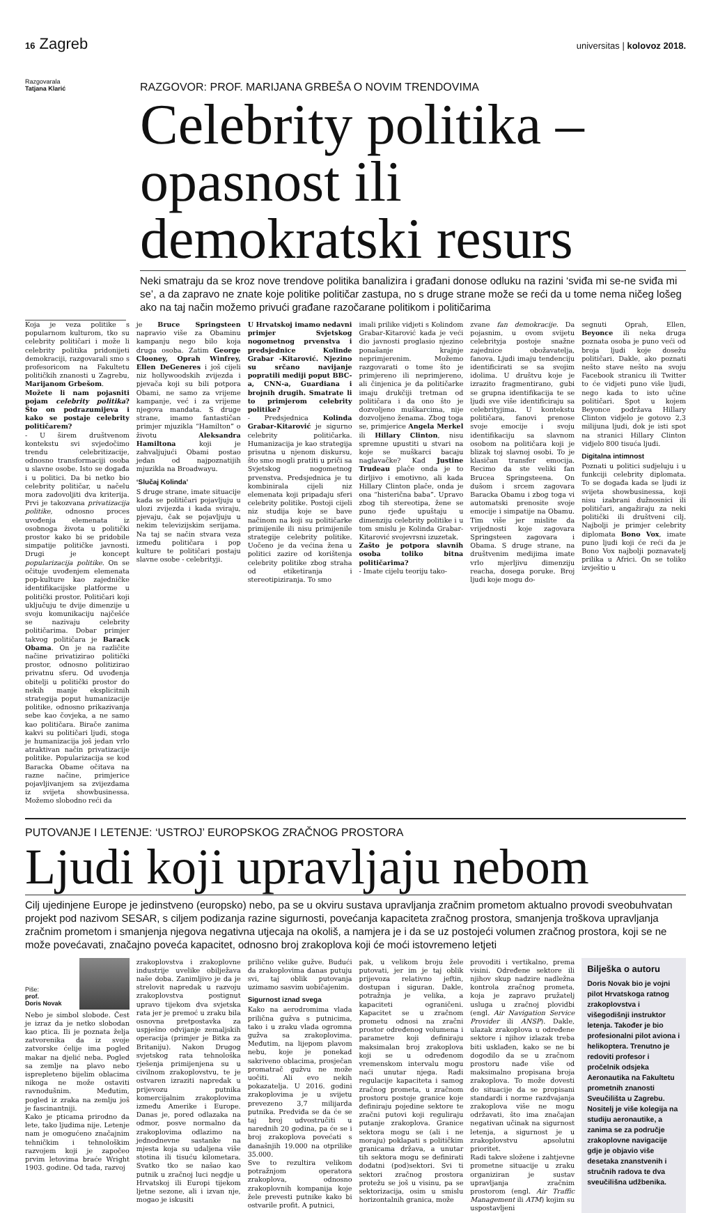16 Zagreb universitas | kolovoz 2018.
Razgovarala
Tatjana Klarić
RAZGOVOR: PROF. MARIJANA GRBEŠA O NOVIM TRENDOVIMA
Celebrity politika – opasnost ili demokratski resurs
Neki smatraju da se kroz nove trendove politika banalizira i građani donose odluku na razini ‘sviđa mi se-ne sviđa mi se’, a da zapravo ne znate koje politike političar zastupa, no s druge strane može se reći da u tome nema ničeg lošeg ako na taj način možemo privući građane razočarane politikom i političarima
Koja je veza politike s popularnom kulturom, tko su celebrity političari i može li celebrity politika pridonijeti demokraciji, razgovarali smo s profesoricom na Fakultetu političkih znanosti u Zagrebu, Marijanom Grbešom.
Možete li nam pojasniti pojam celebrity politika? Što on podrazumijeva i kako se postaje celebrity političarem?
- U širem društvenom kontekstu svi svjedočimo trendu celebritizacije, odnosno transformaciji osoba u slavne osobe. Isto se događa i u politici. Da bi netko bio celebrity političar, u načelu mora zadovoljiti dva kriterija. Prvi je takozvana privatizacija politike, odnosno proces uvođenja elemenata iz osobnoga života u politički prostor kako bi se pridobile simpatije političke javnosti. Drugi je koncept popularizacija politike. On se očituje uvođenjem elemenata pop-kulture kao zajedničke identifikacijske platforme u politički prostor. Političari koji uključuju te dvije dimenzije u svoju komunikaciju najčešće se nazivaju celebrity političarima. Dobar primjer takvog političara je Barack Obama. On je na različite načine privatizirao politički prostor, odnosno politizirao privatnu sferu. Od uvođenja obitelji u politički prostor do nekih manje eksplicitnih strategija poput humanizacije politike, odnosno prikazivanja sebe kao čovjeka, a ne samo kao političara. Birače zanima kakvi su političari ljudi, stoga je humanizacija još jedan vrlo atraktivan način privatizacije politike. Popularizacija se kod Baracka Obame očitava na razne načine, primjerice pojavljivanjem sa zvijezdama iz svijeta showbusinessa. Možemo slobodno reći da
je Bruce Springsteen napravio više za Obaminu kampanju nego bilo koja druga osoba. Zatim George Clooney, Oprah Winfrey, Ellen DeGeneres i još cijeli niz hollywoodskih zvijezda i pjevača koji su bili potpora Obami, ne samo za vrijeme kampanje, već i za vrijeme njegova mandata. S druge strane, imamo fantastičan primjer mjuzikla “Hamilton” o životu Aleksandra Hamiltona koji je zahvaljujući Obami postao jedan od najpoznatijih mjuzikla na Broadwayu.
‘Slučaj Kolinda’
S druge strane, imate situacije kada se političari pojavljuju u ulozi zvijezda i kada sviraju, pjevaju, čak se pojavljuju u nekim televizijskim serijama. Na taj se način stvara veza između političara i pop kulture te političari postaju slavne osobe - celebrityji.
U Hrvatskoj imamo nedavni primjer Svjetskog nogometnog prvenstva i predsjednice Kolinde Grabar -Kitarović. Njezino su srčano navijanje popratili mediji poput BBC-a, CNN-a, Guardiana i brojnih drugih. Smatrate li to primjerom celebrity politike?
- Predsjednica Kolinda Grabar-Kitarović je sigurno celebrity političarka. Humanizacija je kao strategija prisutna u njenom diskursu, što smo mogli pratiti u priči sa Svjetskog nogometnog prvenstva. Predsjednica je tu kombinirala cijeli niz elemenata koji pripadaju sferi celebrity politike. Postoji cijeli niz studija koje se bave načinom na koji su političarke primijenile ili nisu primijenile strategije celebrity politike. Uočeno je da većina žena u politici zazire od korištenja celebrity politike zbog straha od etiketiranja i stereotipiziranja. To smo
imali prilike vidjeti s Kolindom Grabar-Kitarović kada je veći dio javnosti proglasio njezino ponašanje krajnje neprimjerenim. Možemo razgovarati o tome što je primjereno ili neprimjereno, ali činjenica je da političarke imaju drukčiji tretman od političara i da ono što je dozvoljeno muškarcima, nije dozvoljeno ženama. Zbog toga se, primjerice Angela Merkel ili Hillary Clinton, nisu spremne upustiti u stvari na koje se muškarci bacaju naglavačke? Kad Justine Trudeau plače onda je to dirljivo i emotivno, ali kada Hillary Clinton plače, onda je ona “histerična baba”. Upravo zbog tih stereotipa, žene se puno rjeđe upuštaju u dimenziju celebrity politike i u tom smislu je Kolinda Grabar-Kitarović svojevrsni izuzetak.
Zašto je potpora slavnih osoba toliko bitna političarima?
- Imate cijelu teoriju tako-
zvane fan demokracije. Da pojasnim, u ovom svijetu celebrityja postoje snažne zajednice obožavatelja, fanova. Ljudi imaju tendenciju identificirati se sa svojim idolima. U društvu koje je izrazito fragmentirano, gubi se grupna identifikacija te se ljudi sve više identificiraju sa celebrityjima. U kontekstu političara, fanovi prenose svoje emocije i svoju identifikaciju sa slavnom osobom na političara koji je blizak toj slavnoj osobi. To je klasičan transfer emocija. Recimo da ste veliki fan Brucea Springsteena. On dušom i srcem zagovara Baracka Obamu i zbog toga vi automatski prenosite svoje emocije i simpatije na Obamu. Tim više jer mislite da vrijednosti koje zagovara Springsteen zagovara i Obama. S druge strane, na društvenim medijima imate vrlo mjerljivu dimenziju reacha, dosega poruke. Broj ljudi koje mogu do-
segnuti Oprah, Ellen, Beyonce ili neka druga poznata osoba je puno veći od broja ljudi koje dosežu političari. Dakle, ako poznati nešto stave nešto na svoju Facebook stranicu ili Twitter to će vidjeti puno više ljudi, nego kada to isto učine političari. Spot u kojem Beyonce podržava Hillary Clinton vidjelo je gotovo 2,3 milijuna ljudi, dok je isti spot na stranici Hillary Clinton vidjelo 800 tisuća ljudi.
Digitalna intimnost
Poznati u politici sudjeluju i u funkciji celebrity diplomata. To se događa kada se ljudi iz svijeta showbusinessa, koji nisu izabrani dužnosnici ili političari, angažiraju za neki politički ili društveni cilj. Najbolji je primjer celebrity diplomata Bono Vox, imate puno ljudi koji će reći da je Bono Vox najbolji poznavatelj prilika u Africi. On se toliko izvještio u
PUTOVANJE I LETENJE: ‘USTROJ’ EUROPSKOG ZRAČNOG PROSTORA
Ljudi koji upravljaju nebom
Cilj ujedinjene Europe je jedinstveno (europsko) nebo, pa se u okviru sustava upravljanja zračnim prometom aktualno provodi sveobuhvatan projekt pod nazivom SESAR, s ciljem podizanja razine sigurnosti, povećanja kapaciteta zračnog prostora, smanjenja troškova upravljanja zračnim prometom i smanjenja njegova negativna utjecaja na okoliš, a namjera je i da se uz postojeći volumen zračnog prostora, koji se ne može povećavati, značajno poveća kapacitet, odnosno broj zrakoplova koji će moći istovremeno letjeti
Piše:
prof.
Doris Novak
Nebo je simbol slobode. Čest je izraz da je netko slobodan kao ptica. Ili je poznata želja zatvorenika da iz svoje zatvorske ćelije ima pogled makar na djelić neba. Pogled sa zemlje na plavo nebo isprepleteno bijelim oblacima nikoga ne može ostaviti ravnodušnim. Međutim, pogled iz zraka na zemlju još je fascinantniji.
Kako je pticama prirodno da lete, tako ljudima nije. Letenje nam je omogućeno značajnim tehničkim i tehnološkim razvojem koji je započeo prvim letovima braće Wright 1903. godine. Od tada, razvoj
zrakoplovstva i zrakoplovne industrije uvelike obilježava naše doba. Zanimljivo je da je strelovit napredak u razvoju zrakoplovstva postignut upravo tijekom dva svjetska rata jer je premoć u zraku bila osnovna pretpostavka za uspješno odvijanje zemaljskih operacija (primjer je Bitka za Britaniju). Nakon Drugog svjetskog rata tehnološka rješenja primijenjena su u civilnom zrakoplovstvu, te je ostvaren izraziti napredak u prijevozu putnika komercijalnim zrakoplovima između Amerike i Europe. Danas je, pored odlazaka na odmor, posve normalno da zrakoplovima odlazimo na jednodnevne sastanke na mjesta koja su udaljena više stotina ili tisuću kilometara. Svatko tko se našao kao putnik u zračnoj luci negdje u Hrvatskoj ili Europi tijekom ljetne sezone, ali i izvan nje, mogao je iskusiti
prilično velike gužve. Budući da zrakoplovima danas putuju svi, taj oblik putovanja uzimamo sasvim uobičajenim.
Sigurnost iznad svega
Kako na aerodromima vlada prilična gužva s putnicima, tako i u zraku vlada ogromna gužva sa zrakoplovima. Međutim, na lijepom plavom nebu, koje je ponekad sakriveno oblacima, prosječan promatrač gužvu ne može uočiti. Ali evo nekih pokazatelja. U 2016. godini zrakoplovima je u svijetu prevezeno 3,7 milijarda putnika. Predviđa se da će se taj broj udvostručiti u narednih 20 godina, pa će se i broj zrakoplova povećati s današnjih 19.000 na otprilike 35.000.
Sve to rezultira velikom potražnjom operatora zrakoplova, odnosno zrakoplovnih kompanija koje žele prevesti putnike kako bi ostvarile profit. A putnici,
pak, u velikom broju žele putovati, jer im je taj oblik prijevoza relativno jeftin, dostupan i siguran. Dakle, potražnja je velika, a kapaciteti ograničeni. Kapacitet se u zračnom prometu odnosi na zračni prostor određenog volumena i parametre koji definiraju maksimalan broj zrakoplova koji se u određenom vremenskom intervalu mogu naći unutar njega. Radi regulacije kapaciteta i samog zračnog prometa, u zračnom prostoru postoje granice koje definiraju pojedine sektore te zračni putovi koji reguliraju putanje zrakoplova. Granice sektora mogu se (ali i ne moraju) poklapati s političkim granicama država, a unutar tih sektora mogu se definirati dodatni (pod)sektori. Svi ti sektori zračnog prostora protežu se još u visinu, pa se sektorizacija, osim u smislu horizontalnih granica, može
provoditi i vertikalno, prema visini. Određene sektore ili njihov skup nadzire nadležna kontrola zračnog prometa, koja je zapravo pružatelj usluga u zračnoj plovidbi (engl. Air Navigation Service Provider ili ANSP). Dakle, ulazak zrakoplova u određene sektore i njihov izlazak treba biti usklađen, kako se ne bi dogodilo da se u zračnom prostoru nađe više od maksimalno propisana broja zrakoplova. To može dovesti do situacije da se propisani standardi i norme razdvajanja zrakoplova više ne mogu održavati, što ima značajan negativan učinak na sigurnost letenja, a sigurnost je u zrakoplovstvu apsolutni prioritet.
Radi takve složene i zahtjevne prometne situacije u zraku organiziran je sustav upravljanja zračnim prostorom (engl. Air Traffic Management ili ATM) kojim su uspostavljeni
Bilješka o autoru
Doris Novak bio je vojni pilot Hrvatskoga ratnog zrakoplovstva i višegodišnji instruktor letenja. Također je bio profesionalni pilot aviona i helikoptera. Trenutno je redoviti profesor i pročelnik odsjeka Aeronautika na Fakultetu prometnih znanosti Sveučilišta u Zagrebu. Nositelj je više kolegija na studiju aeronautike, a zanima se za područje zrakoplovne navigacije gdje je objavio više desetaka znanstvenih i stručnih radova te dva sveučilišna udžbenika.